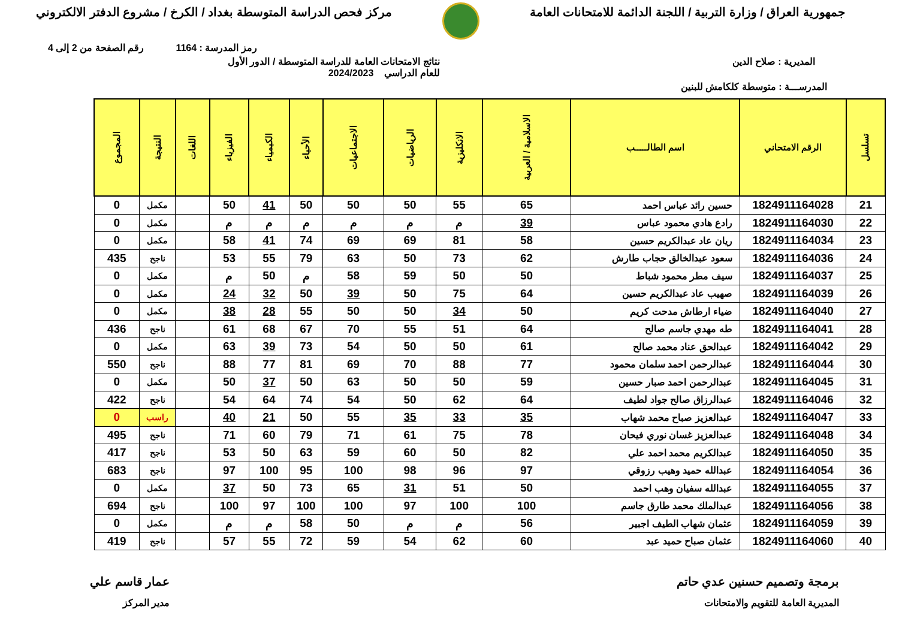جمهورية العراق / وزارة التربية / اللجنة الدائمة للامتحانات العامة
مركز فحص الدراسة المتوسطة بغداد / الكرخ / مشروع الدفتر الالكتروني
رمز المدرسة : 1164 رقم الصفحة من 2 إلى 4
المديرية : صلاح الدين نتائج الامتحانات العامة للدراسة المتوسطة / الدور الأول
للعام الدراسي 2024/2023
المدرســـة : متوسطة كلكامش للبنين
| تسلسل | الرقم الامتحاني | اسم الطالـــــب | الاسلامية / العربية | الانكليزية | الرياضيات | الاجتماعيات | الأحياء | الكيمياء | الفيزياء | اللغات | النتيجة | المجموع |
| --- | --- | --- | --- | --- | --- | --- | --- | --- | --- | --- | --- | --- |
| 21 | 1824911164028 | حسين رائد عباس احمد | 65 | 55 | 50 | 50 | 50 | 41 | 50 | | مكمل | 0 |
| 22 | 1824911164030 | رادع هادي محمود عباس | 39 | م | م | م | م | م | م | | مكمل | 0 |
| 23 | 1824911164034 | ريان عاد عبدالكريم حسين | 58 | 81 | 69 | 69 | 74 | 41 | 58 | | مكمل | 0 |
| 24 | 1824911164036 | سعود عبدالخالق حجاب طارش | 62 | 73 | 50 | 63 | 79 | 55 | 53 | | ناجح | 435 |
| 25 | 1824911164037 | سيف مطر محمود شباط | 50 | 50 | 59 | 58 | م | 50 | م | | مكمل | 0 |
| 26 | 1824911164039 | صهيب عاد عبدالكريم حسين | 64 | 75 | 50 | 39 | 50 | 32 | 24 | | مكمل | 0 |
| 27 | 1824911164040 | ضياء ارطاش مدحت كريم | 50 | 34 | 50 | 50 | 55 | 28 | 38 | | مكمل | 0 |
| 28 | 1824911164041 | طه مهدي جاسم صالح | 64 | 51 | 55 | 70 | 67 | 68 | 61 | | ناجح | 436 |
| 29 | 1824911164042 | عبدالحق عناد محمد صالح | 61 | 50 | 50 | 54 | 73 | 39 | 63 | | مكمل | 0 |
| 30 | 1824911164044 | عبدالرحمن احمد سلمان محمود | 77 | 88 | 70 | 69 | 81 | 77 | 88 | | ناجح | 550 |
| 31 | 1824911164045 | عبدالرحمن احمد صبار حسين | 59 | 50 | 50 | 63 | 50 | 37 | 50 | | مكمل | 0 |
| 32 | 1824911164046 | عبدالرزاق صالح جواد لطيف | 64 | 62 | 50 | 54 | 74 | 64 | 54 | | ناجح | 422 |
| 33 | 1824911164047 | عبدالعزيز صباح محمد شهاب | 35 | 33 | 35 | 55 | 50 | 21 | 40 | | راسب | 0 |
| 34 | 1824911164048 | عبدالعزيز غسان نوري فيحان | 78 | 75 | 61 | 71 | 79 | 60 | 71 | | ناجح | 495 |
| 35 | 1824911164050 | عبدالكريم محمد احمد علي | 82 | 50 | 60 | 59 | 63 | 50 | 53 | | ناجح | 417 |
| 36 | 1824911164054 | عبدالله حميد وهيب رزوقي | 97 | 96 | 98 | 100 | 95 | 100 | 97 | | ناجح | 683 |
| 37 | 1824911164055 | عبدالله سفيان وهب احمد | 50 | 51 | 31 | 65 | 73 | 50 | 37 | | مكمل | 0 |
| 38 | 1824911164056 | عبدالملك محمد طارق جاسم | 100 | 100 | 97 | 100 | 100 | 97 | 100 | | ناجح | 694 |
| 39 | 1824911164059 | عثمان شهاب الطيف اجبير | 56 | م | م | 50 | 58 | م | م | | مكمل | 0 |
| 40 | 1824911164060 | عثمان صباح حميد عبد | 60 | 62 | 54 | 59 | 72 | 55 | 57 | | ناجح | 419 |
برمجة وتصميم حسنين عدي حاتم
المديرية العامة للتقويم والامتحانات
عمار قاسم علي
مدير المركز